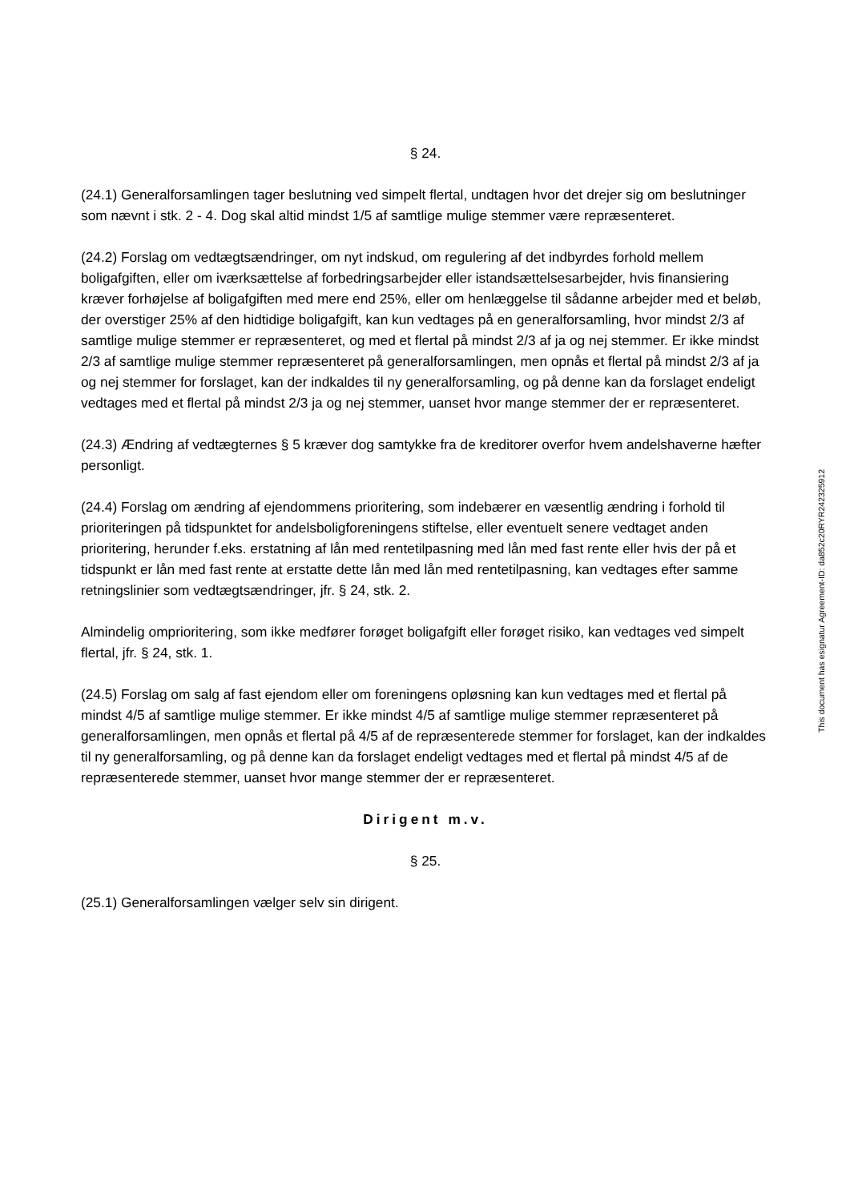§ 24.
(24.1) Generalforsamlingen tager beslutning ved simpelt flertal, undtagen hvor det drejer sig om beslutninger som nævnt i stk. 2 - 4. Dog skal altid mindst 1/5 af samtlige mulige stemmer være repræsenteret.
(24.2) Forslag om vedtægtsændringer, om nyt indskud, om regulering af det indbyrdes forhold mellem boligafgiften, eller om iværksættelse af forbedringsarbejder eller istandsættelsesarbejder, hvis finansiering kræver forhøjelse af boligafgiften med mere end 25%, eller om henlæggelse til sådanne arbejder med et beløb, der overstiger 25% af den hidtidige boligafgift, kan kun vedtages på en generalforsamling, hvor mindst 2/3 af samtlige mulige stemmer er repræsenteret, og med et flertal på mindst 2/3 af ja og nej stemmer. Er ikke mindst 2/3 af samtlige mulige stemmer repræsenteret på generalforsamlingen, men opnås et flertal på mindst 2/3 af ja og nej stemmer for forslaget, kan der indkaldes til ny generalforsamling, og på denne kan da forslaget endeligt vedtages med et flertal på mindst 2/3 ja og nej stemmer, uanset hvor mange stemmer der er repræsenteret.
(24.3) Ændring af vedtægternes § 5 kræver dog samtykke fra de kreditorer overfor hvem andelshaverne hæfter personligt.
(24.4) Forslag om ændring af ejendommens prioritering, som indebærer en væsentlig ændring i forhold til prioriteringen på tidspunktet for andelsboligforeningens stiftelse, eller eventuelt senere vedtaget anden prioritering, herunder f.eks. erstatning af lån med rentetilpasning med lån med fast rente eller hvis der på et tidspunkt er lån med fast rente at erstatte dette lån med lån med rentetilpasning, kan vedtages efter samme retningslinier som vedtægtsændringer, jfr. § 24, stk. 2.
Almindelig omprioritering, som ikke medfører forøget boligafgift eller forøget risiko, kan vedtages ved simpelt flertal, jfr. § 24, stk. 1.
(24.5) Forslag om salg af fast ejendom eller om foreningens opløsning kan kun vedtages med et flertal på mindst 4/5 af samtlige mulige stemmer. Er ikke mindst 4/5 af samtlige mulige stemmer repræsenteret på generalforsamlingen, men opnås et flertal på 4/5 af de repræsenterede stemmer for forslaget, kan der indkaldes til ny generalforsamling, og på denne kan da forslaget endeligt vedtages med et flertal på mindst 4/5 af de repræsenterede stemmer, uanset hvor mange stemmer der er repræsenteret.
Dirigent m.v.
§ 25.
(25.1) Generalforsamlingen vælger selv sin dirigent.
This document has esignatur Agreement-ID: da852c20RYR242325912